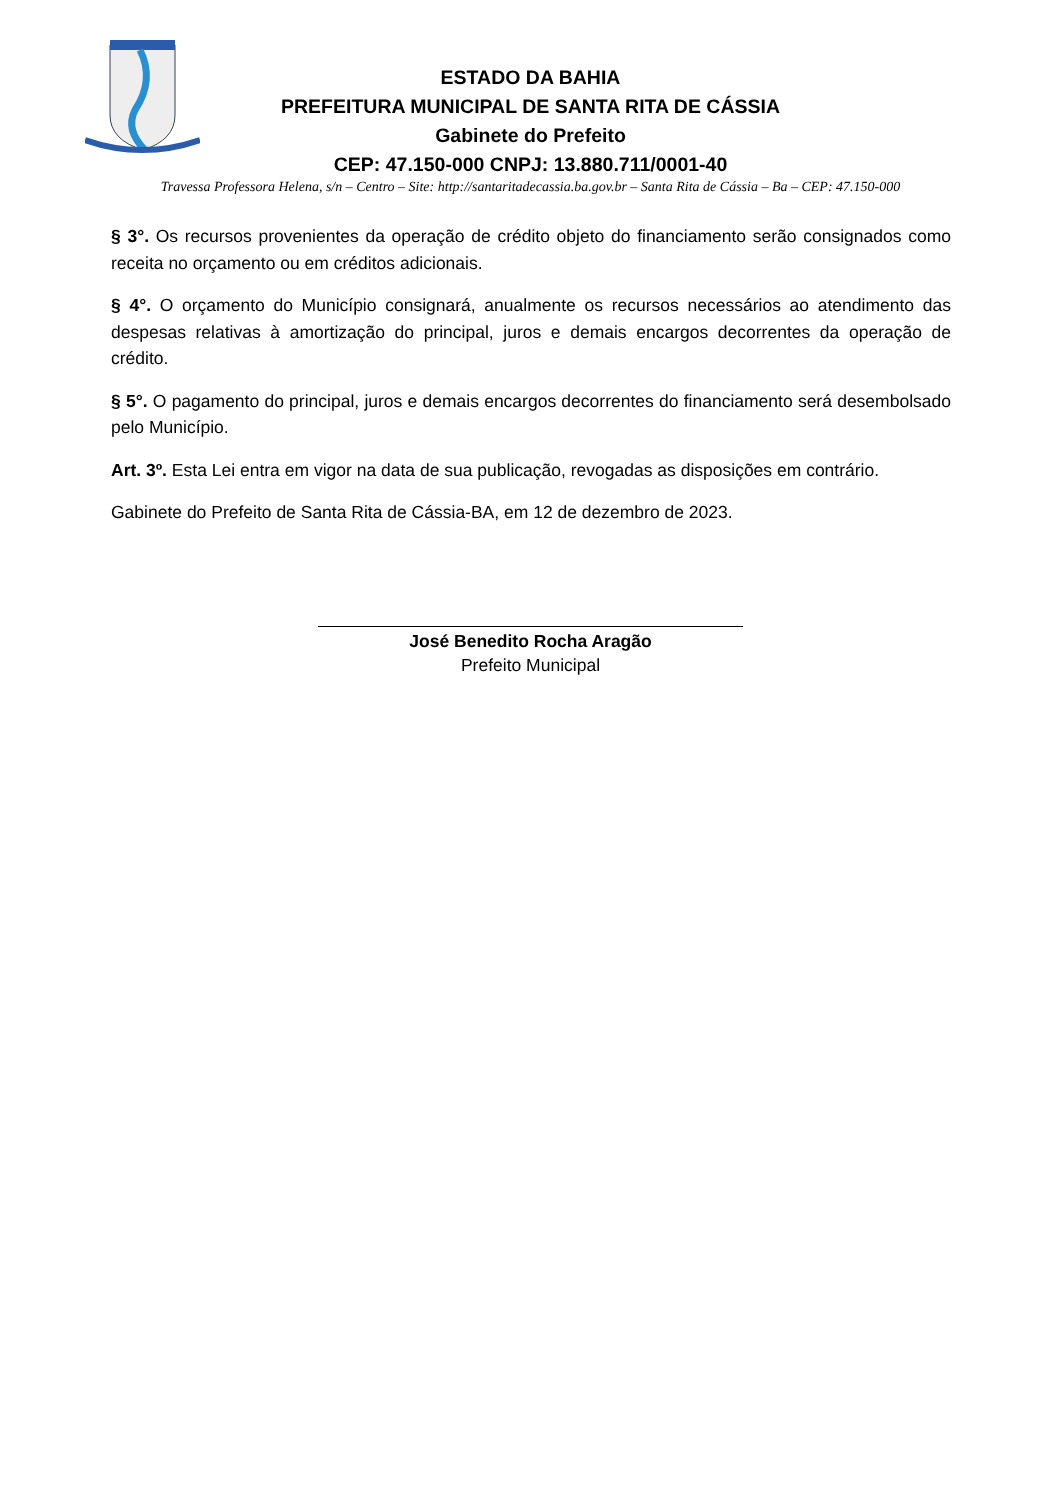ESTADO DA BAHIA
PREFEITURA MUNICIPAL DE SANTA RITA DE CÁSSIA
Gabinete do Prefeito
CEP: 47.150-000 CNPJ: 13.880.711/0001-40
Travessa Professora Helena, s/n – Centro – Site: http://santaritadecassia.ba.gov.br – Santa Rita de Cássia – Ba – CEP: 47.150-000
§ 3°. Os recursos provenientes da operação de crédito objeto do financiamento serão consignados como receita no orçamento ou em créditos adicionais.
§ 4°. O orçamento do Município consignará, anualmente os recursos necessários ao atendimento das despesas relativas à amortização do principal, juros e demais encargos decorrentes da operação de crédito.
§ 5°. O pagamento do principal, juros e demais encargos decorrentes do financiamento será desembolsado pelo Município.
Art. 3º. Esta Lei entra em vigor na data de sua publicação, revogadas as disposições em contrário.
Gabinete do Prefeito de Santa Rita de Cássia-BA, em 12 de dezembro de 2023.
José Benedito Rocha Aragão
Prefeito Municipal